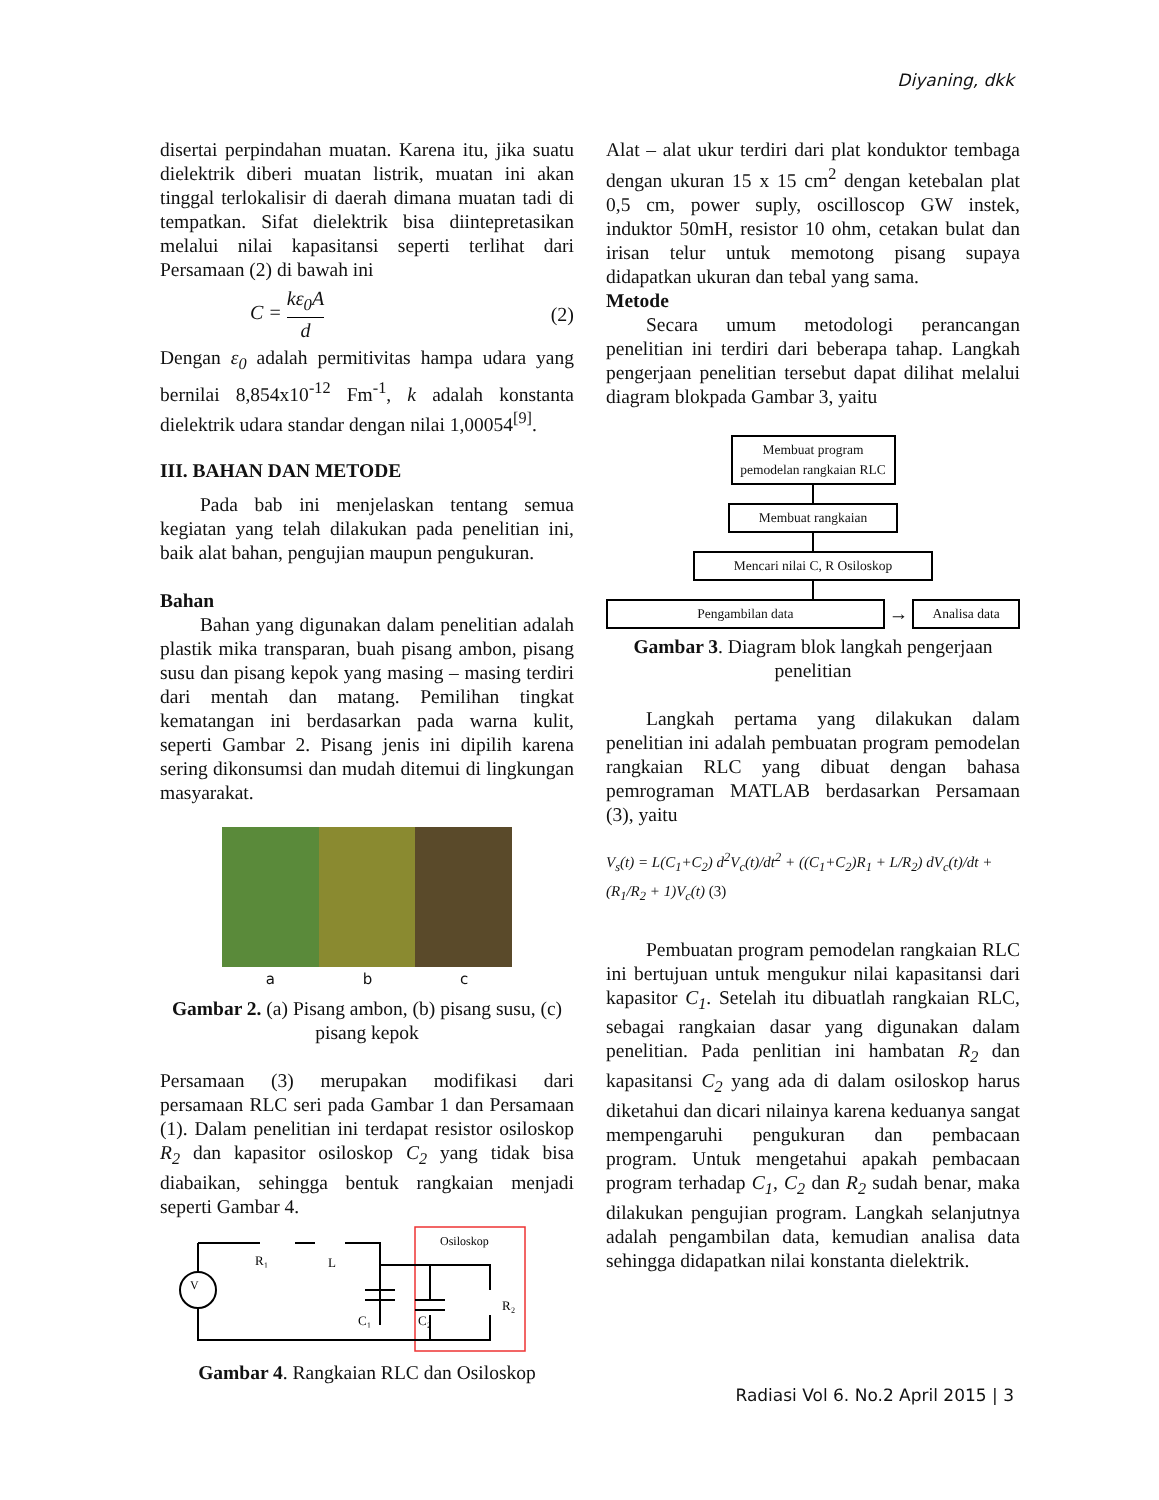Diyaning, dkk
disertai perpindahan muatan. Karena itu, jika suatu dielektrik diberi muatan listrik, muatan ini akan tinggal terlokalisir di daerah dimana muatan tadi di tempatkan. Sifat dielektrik bisa diintepretasikan melalui nilai kapasitansi seperti terlihat dari Persamaan (2) di bawah ini
C = kε<sub>0</sub>A d (2)
Dengan ε<sub>0</sub> adalah permitivitas hampa udara yang bernilai 8,854x10<sup>-12</sup> Fm<sup>-1</sup>, k adalah konstanta dielektrik udara standar dengan nilai 1,00054<sup>[9]</sup>.
III. BAHAN DAN METODE
Pada bab ini menjelaskan tentang semua kegiatan yang telah dilakukan pada penelitian ini, baik alat bahan, pengujian maupun pengukuran.
Bahan
Bahan yang digunakan dalam penelitian adalah plastik mika transparan, buah pisang ambon, pisang susu dan pisang kepok yang masing – masing terdiri dari mentah dan matang. Pemilihan tingkat kematangan ini berdasarkan pada warna kulit, seperti Gambar 2. Pisang jenis ini dipilih karena sering dikonsumsi dan mudah ditemui di lingkungan masyarakat.
a b c
Gambar 2. (a) Pisang ambon, (b) pisang susu, (c) pisang kepok
Persamaan (3) merupakan modifikasi dari persamaan RLC seri pada Gambar 1 dan Persamaan (1). Dalam penelitian ini terdapat resistor osiloskop R<sub>2</sub> dan kapasitor osiloskop C<sub>2</sub> yang tidak bisa diabaikan, sehingga bentuk rangkaian menjadi seperti Gambar 4.
Osiloskop
V
R₁
L
C₁
C₂
R₂
Gambar 4. Rangkaian RLC dan Osiloskop
Alat – alat ukur terdiri dari plat konduktor tembaga dengan ukuran 15 x 15 cm<sup>2</sup> dengan ketebalan plat 0,5 cm, power suply, oscilloscop GW instek, induktor 50mH, resistor 10 ohm, cetakan bulat dan irisan telur untuk memotong pisang supaya didapatkan ukuran dan tebal yang sama.
Metode
Secara umum metodologi perancangan penelitian ini terdiri dari beberapa tahap. Langkah pengerjaan penelitian tersebut dapat dilihat melalui diagram blokpada Gambar 3, yaitu
Membuat program pemodelan rangkaian RLC
Membuat rangkaian
Mencari nilai C, R Osiloskop
Pengambilan data
→
Analisa data
Gambar 3. Diagram blok langkah pengerjaan penelitian
Langkah pertama yang dilakukan dalam penelitian ini adalah pembuatan program pemodelan rangkaian RLC yang dibuat dengan bahasa pemrograman MATLAB berdasarkan Persamaan (3), yaitu
V<sub>s</sub>(t) = L(C<sub>1</sub>+C<sub>2</sub>) d<sup>2</sup>V<sub>c</sub>(t)/dt<sup>2</sup> + ((C<sub>1</sub>+C<sub>2</sub>)R<sub>1</sub> + L/R<sub>2</sub>) dV<sub>c</sub>(t)/dt + (R<sub>1</sub>/R<sub>2</sub> + 1)V<sub>c</sub>(t) (3)
Pembuatan program pemodelan rangkaian RLC ini bertujuan untuk mengukur nilai kapasitansi dari kapasitor C<sub>1</sub>. Setelah itu dibuatlah rangkaian RLC, sebagai rangkaian dasar yang digunakan dalam penelitian. Pada penlitian ini hambatan R<sub>2</sub> dan kapasitansi C<sub>2</sub> yang ada di dalam osiloskop harus diketahui dan dicari nilainya karena keduanya sangat mempengaruhi pengukuran dan pembacaan program. Untuk mengetahui apakah pembacaan program terhadap C<sub>1</sub>, C<sub>2</sub> dan R<sub>2</sub> sudah benar, maka dilakukan pengujian program. Langkah selanjutnya adalah pengambilan data, kemudian analisa data sehingga didapatkan nilai konstanta dielektrik.
Radiasi Vol 6. No.2 April 2015 | 3